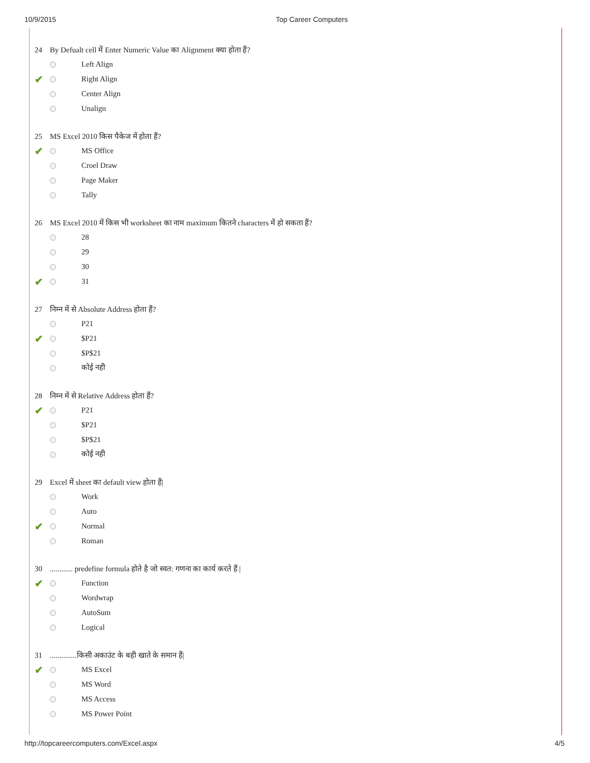10/9/2015 Top Career Computers
24 By Defualt cell में Enter Numeric Value का Alignment क्या होता हैं?
Left Align
✔
Right Align
Center Align
Unalign
25 MS Excel 2010 किस पैकेज में होता हैं?
✔
MS Office
Croel Draw
Page Maker
Tally
26 MS Excel 2010 में किस भी worksheet का नाम maximum कितने characters में हो सकता हैं?
28
29
30
✔
31
27 निम्न में से Absolute Address होता हैं?
P21
✔
$P21
$P$21
कोई नही
28 निम्न में से Relative Address होता हैं?
✔
P21
$P21
$P$21
कोई नही
29 Excel में sheet का default view होता हैं|
Work
Auto
✔
Normal
Roman
30............ predefine formula होते है जो स्वत: गणना का कार्य करते हैं |
✔
Function
Wordwrap
AutoSum
Logical
31..............किसी अकाउंट के बही खाते के समान हैं|
✔
MS Excel
MS Word
MS Access
MS Power Point
http://topcareercomputers.com/Excel.aspx
4/5